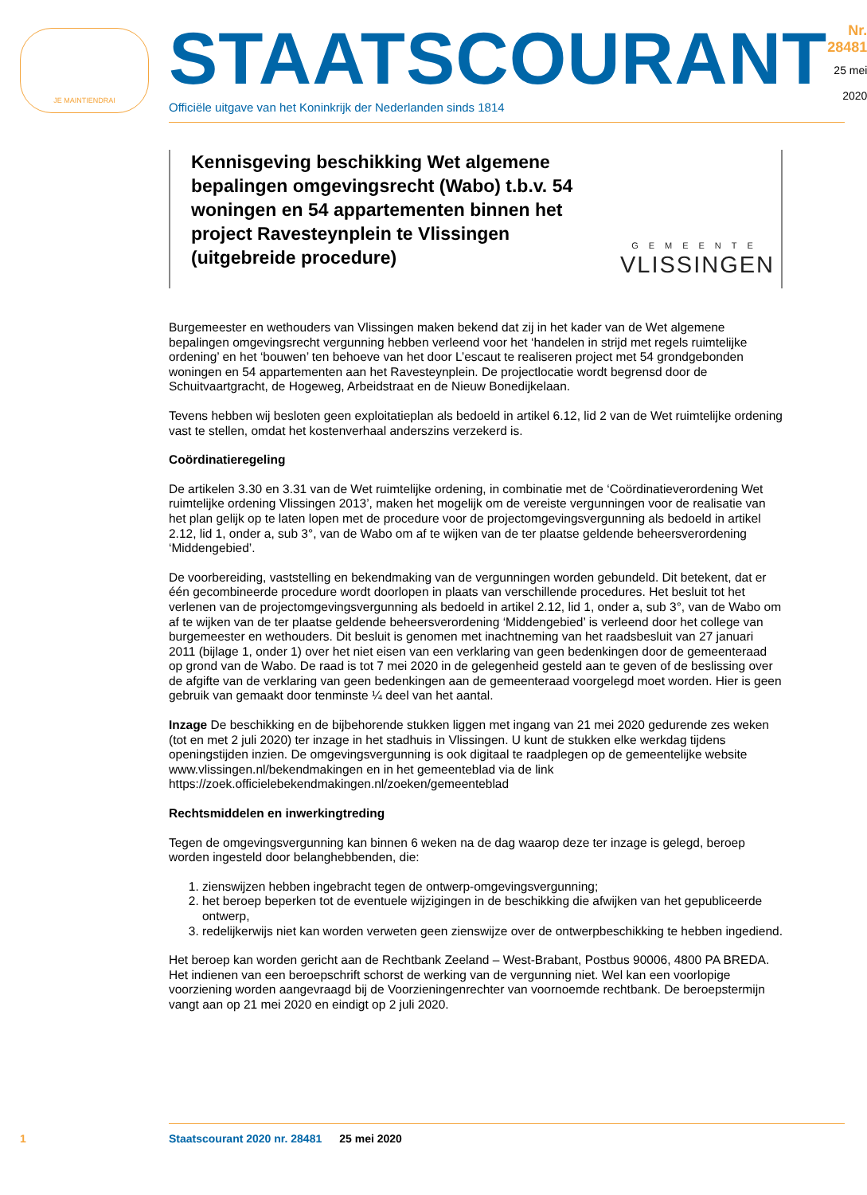JE MAINTIENDRAI
STAATSCOURANT
Officiële uitgave van het Koninkrijk der Nederlanden sinds 1814
Nr. 28481
25 mei
2020
Kennisgeving beschikking Wet algemene bepalingen omgevingsrecht (Wabo) t.b.v. 54 woningen en 54 appartementen binnen het project Ravesteynplein te Vlissingen (uitgebreide procedure)
GEMEENTE
VLISSINGEN
Burgemeester en wethouders van Vlissingen maken bekend dat zij in het kader van de Wet algemene bepalingen omgevingsrecht vergunning hebben verleend voor het ‘handelen in strijd met regels ruimtelijke ordening’ en het ‘bouwen’ ten behoeve van het door L’escaut te realiseren project met 54 grondgebonden woningen en 54 appartementen aan het Ravesteynplein. De projectlocatie wordt begrensd door de Schuitvaartgracht, de Hogeweg, Arbeidstraat en de Nieuw Bonedijkelaan.
Tevens hebben wij besloten geen exploitatieplan als bedoeld in artikel 6.12, lid 2 van de Wet ruimtelijke ordening vast te stellen, omdat het kostenverhaal anderszins verzekerd is.
Coördinatieregeling
De artikelen 3.30 en 3.31 van de Wet ruimtelijke ordening, in combinatie met de ‘Coördinatieverordening Wet ruimtelijke ordening Vlissingen 2013’, maken het mogelijk om de vereiste vergunningen voor de realisatie van het plan gelijk op te laten lopen met de procedure voor de projectomgevingsvergunning als bedoeld in artikel 2.12, lid 1, onder a, sub 3°, van de Wabo om af te wijken van de ter plaatse geldende beheersverordening ‘Middengebied’.
De voorbereiding, vaststelling en bekendmaking van de vergunningen worden gebundeld. Dit betekent, dat er één gecombineerde procedure wordt doorlopen in plaats van verschillende procedures. Het besluit tot het verlenen van de projectomgevingsvergunning als bedoeld in artikel 2.12, lid 1, onder a, sub 3°, van de Wabo om af te wijken van de ter plaatse geldende beheersverordening ‘Middengebied’ is verleend door het college van burgemeester en wethouders. Dit besluit is genomen met inachtneming van het raadsbesluit van 27 januari 2011 (bijlage 1, onder 1) over het niet eisen van een verklaring van geen bedenkingen door de gemeenteraad op grond van de Wabo. De raad is tot 7 mei 2020 in de gelegenheid gesteld aan te geven of de beslissing over de afgifte van de verklaring van geen bedenkingen aan de gemeenteraad voorgelegd moet worden. Hier is geen gebruik van gemaakt door tenminste ¼ deel van het aantal.
Inzage De beschikking en de bijbehorende stukken liggen met ingang van 21 mei 2020 gedurende zes weken (tot en met 2 juli 2020) ter inzage in het stadhuis in Vlissingen. U kunt de stukken elke werkdag tijdens openingstijden inzien. De omgevingsvergunning is ook digitaal te raadplegen op de gemeentelijke website www.vlissingen.nl/bekendmakingen en in het gemeenteblad via de link https://zoek.officielebekendmakingen.nl/zoeken/gemeenteblad
Rechtsmiddelen en inwerkingtreding
Tegen de omgevingsvergunning kan binnen 6 weken na de dag waarop deze ter inzage is gelegd, beroep worden ingesteld door belanghebbenden, die:
1. zienswijzen hebben ingebracht tegen de ontwerp-omgevingsvergunning;
2. het beroep beperken tot de eventuele wijzigingen in de beschikking die afwijken van het gepubliceerde ontwerp,
3. redelijkerwijs niet kan worden verweten geen zienswijze over de ontwerpbeschikking te hebben ingediend.
Het beroep kan worden gericht aan de Rechtbank Zeeland – West-Brabant, Postbus 90006, 4800 PA BREDA. Het indienen van een beroepschrift schorst de werking van de vergunning niet. Wel kan een voorlopige voorziening worden aangevraagd bij de Voorzieningenrechter van voornoemde rechtbank. De beroepstermijn vangt aan op 21 mei 2020 en eindigt op 2 juli 2020.
1 Staatscourant 2020 nr. 28481 25 mei 2020